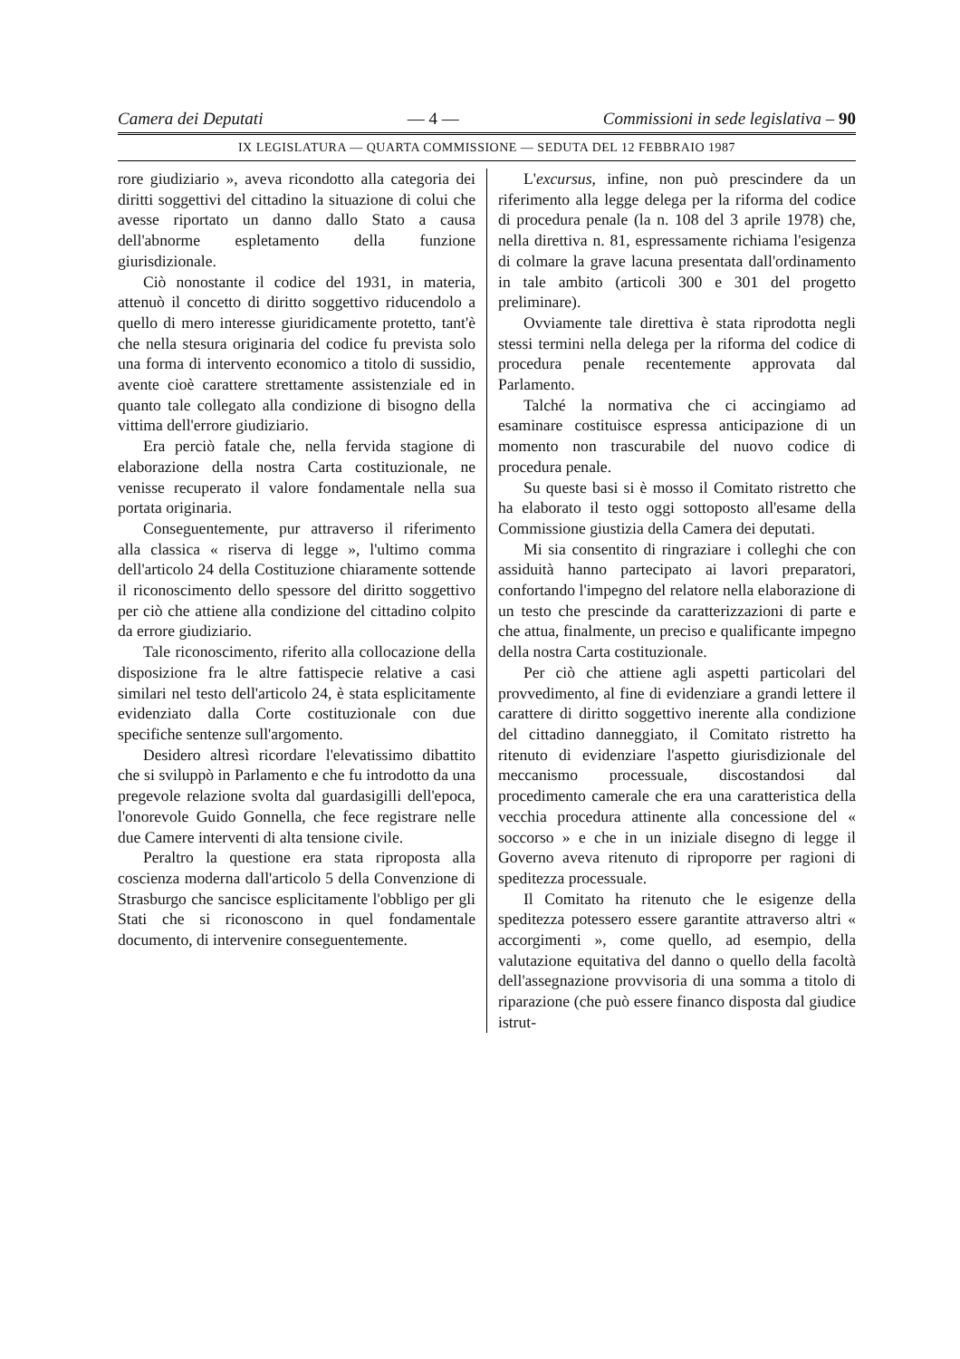Camera dei Deputati — 4 — Commissioni in sede legislativa – 90
IX LEGISLATURA — QUARTA COMMISSIONE — SEDUTA DEL 12 FEBBRAIO 1987
rore giudiziario », aveva ricondotto alla categoria dei diritti soggettivi del cittadino la situazione di colui che avesse riportato un danno dallo Stato a causa dell'abnorme espletamento della funzione giurisdizionale.
Ciò nonostante il codice del 1931, in materia, attenuò il concetto di diritto soggettivo riducendolo a quello di mero interesse giuridicamente protetto, tant'è che nella stesura originaria del codice fu prevista solo una forma di intervento economico a titolo di sussidio, avente cioè carattere strettamente assistenziale ed in quanto tale collegato alla condizione di bisogno della vittima dell'errore giudiziario.
Era perciò fatale che, nella fervida stagione di elaborazione della nostra Carta costituzionale, ne venisse recuperato il valore fondamentale nella sua portata originaria.
Conseguentemente, pur attraverso il riferimento alla classica « riserva di legge », l'ultimo comma dell'articolo 24 della Costituzione chiaramente sottende il riconoscimento dello spessore del diritto soggettivo per ciò che attiene alla condizione del cittadino colpito da errore giudiziario.
Tale riconoscimento, riferito alla collocazione della disposizione fra le altre fattispecie relative a casi similari nel testo dell'articolo 24, è stata esplicitamente evidenziato dalla Corte costituzionale con due specifiche sentenze sull'argomento.
Desidero altresì ricordare l'elevatissimo dibattito che si sviluppò in Parlamento e che fu introdotto da una pregevole relazione svolta dal guardasigilli dell'epoca, l'onorevole Guido Gonnella, che fece registrare nelle due Camere interventi di alta tensione civile.
Peraltro la questione era stata riproposta alla coscienza moderna dall'articolo 5 della Convenzione di Strasburgo che sancisce esplicitamente l'obbligo per gli Stati che si riconoscono in quel fondamentale documento, di intervenire conseguentemente.
L'excursus, infine, non può prescindere da un riferimento alla legge delega per la riforma del codice di procedura penale (la n. 108 del 3 aprile 1978) che, nella direttiva n. 81, espressamente richiama l'esigenza di colmare la grave lacuna presentata dall'ordinamento in tale ambito (articoli 300 e 301 del progetto preliminare).
Ovviamente tale direttiva è stata riprodotta negli stessi termini nella delega per la riforma del codice di procedura penale recentemente approvata dal Parlamento.
Talché la normativa che ci accingiamo ad esaminare costituisce espressa anticipazione di un momento non trascurabile del nuovo codice di procedura penale.
Su queste basi si è mosso il Comitato ristretto che ha elaborato il testo oggi sottoposto all'esame della Commissione giustizia della Camera dei deputati.
Mi sia consentito di ringraziare i colleghi che con assiduità hanno partecipato ai lavori preparatori, confortando l'impegno del relatore nella elaborazione di un testo che prescinde da caratterizzazioni di parte e che attua, finalmente, un preciso e qualificante impegno della nostra Carta costituzionale.
Per ciò che attiene agli aspetti particolari del provvedimento, al fine di evidenziare a grandi lettere il carattere di diritto soggettivo inerente alla condizione del cittadino danneggiato, il Comitato ristretto ha ritenuto di evidenziare l'aspetto giurisdizionale del meccanismo processuale, discostandosi dal procedimento camerale che era una caratteristica della vecchia procedura attinente alla concessione del « soccorso » e che in un iniziale disegno di legge il Governo aveva ritenuto di riproporre per ragioni di speditezza processuale.
Il Comitato ha ritenuto che le esigenze della speditezza potessero essere garantite attraverso altri « accorgimenti », come quello, ad esempio, della valutazione equitativa del danno o quello della facoltà dell'assegnazione provvisoria di una somma a titolo di riparazione (che può essere financo disposta dal giudice istrut-